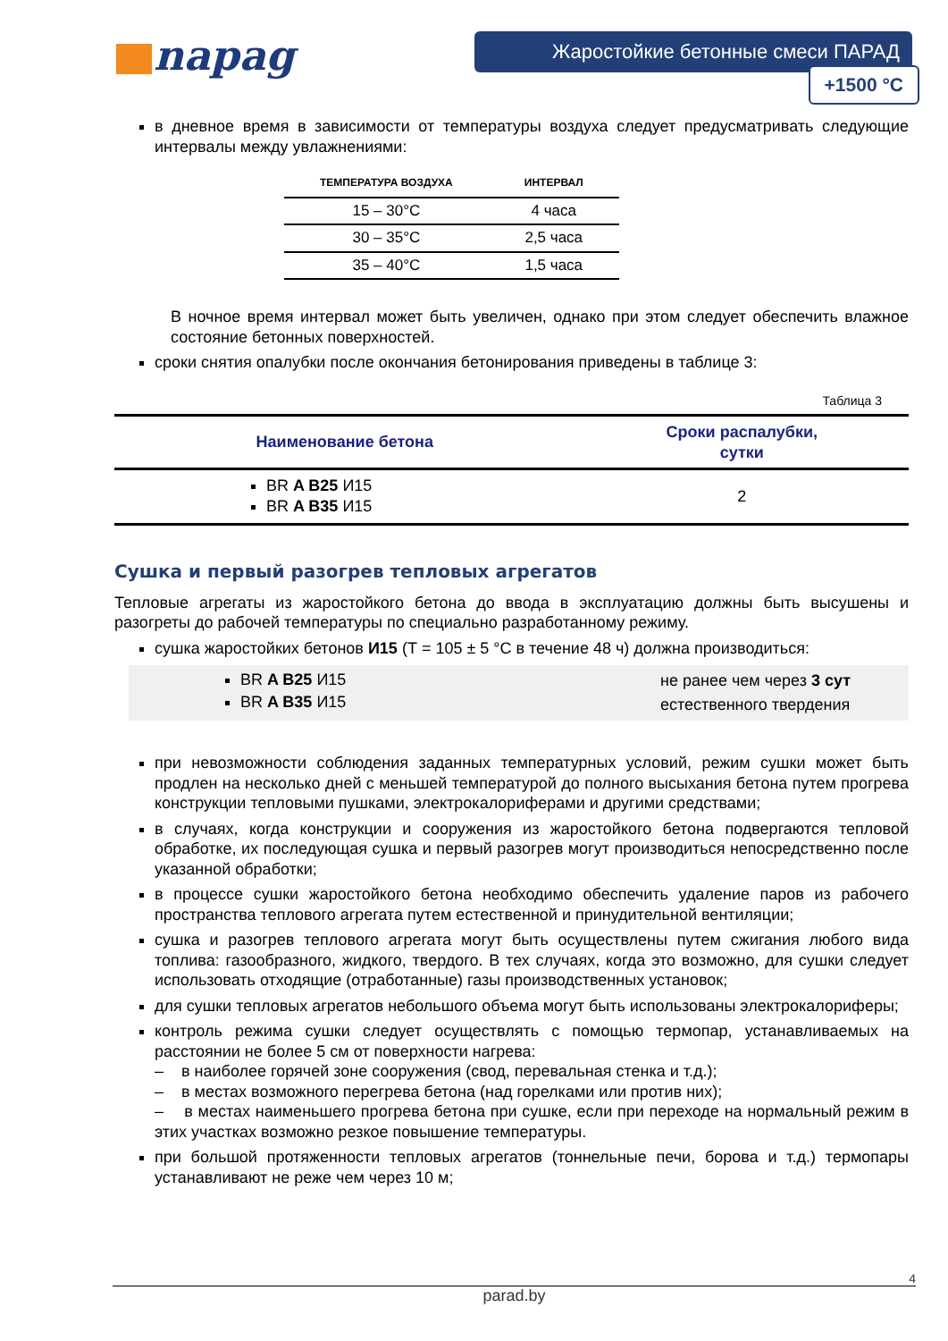napag
Жаростойкие бетонные смеси ПАРАД
+1500 °C
в дневное время в зависимости от температуры воздуха следует предусматривать следующие интервалы между увлажнениями:
| ТЕМПЕРАТУРА ВОЗДУХА | ИНТЕРВАЛ |
| --- | --- |
| 15 – 30°C | 4 часа |
| 30 – 35°C | 2,5 часа |
| 35 – 40°C | 1,5 часа |
В ночное время интервал может быть увеличен, однако при этом следует обеспечить влажное состояние бетонных поверхностей.
сроки снятия опалубки после окончания бетонирования приведены в таблице 3:
Таблица 3
| Наименование бетона | Сроки распалубки, сутки |
| --- | --- |
| BR A B25 И15 BR A B35 И15 | 2 |
Сушка и первый разогрев тепловых агрегатов
Тепловые агрегаты из жаростойкого бетона до ввода в эксплуатацию должны быть высушены и разогреты до рабочей температуры по специально разработанному режиму.
сушка жаростойких бетонов И15 (Т = 105 ± 5 °С в течение 48 ч) должна производиться:
BR A B25 И15
BR A B35 И15
не ранее чем через 3 сут
естественного твердения
при невозможности соблюдения заданных температурных условий, режим сушки может быть продлен на несколько дней с меньшей температурой до полного высыхания бетона путем прогрева конструкции тепловыми пушками, электрокалориферами и другими средствами;
в случаях, когда конструкции и сооружения из жаростойкого бетона подвергаются тепловой обработке, их последующая сушка и первый разогрев могут производиться непосредственно после указанной обработки;
в процессе сушки жаростойкого бетона необходимо обеспечить удаление паров из рабочего пространства теплового агрегата путем естественной и принудительной вентиляции;
сушка и разогрев теплового агрегата могут быть осуществлены путем сжигания любого вида топлива: газообразного, жидкого, твердого. В тех случаях, когда это возможно, для сушки следует использовать отходящие (отработанные) газы производственных установок;
для сушки тепловых агрегатов небольшого объема могут быть использованы электрокалориферы;
контроль режима сушки следует осуществлять с помощью термопар, устанавливаемых на расстоянии не более 5 см от поверхности нагрева:
– в наиболее горячей зоне сооружения (свод, перевальная стенка и т.д.);
– в местах возможного перегрева бетона (над горелками или против них);
– в местах наименьшего прогрева бетона при сушке, если при переходе на нормальный режим в этих участках возможно резкое повышение температуры.
при большой протяженности тепловых агрегатов (тоннельные печи, борова и т.д.) термопары устанавливают не реже чем через 10 м;
4
parad.by